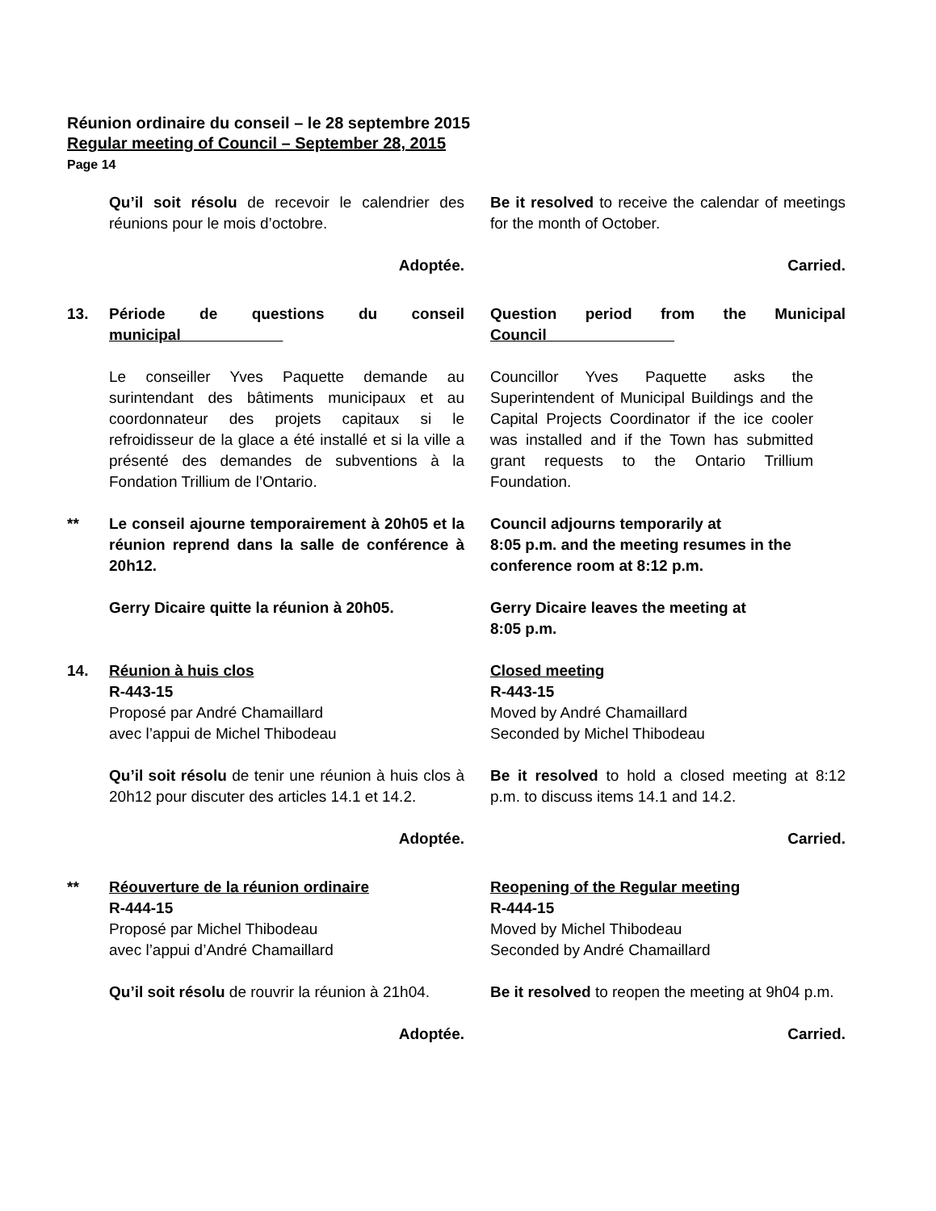Réunion ordinaire du conseil – le 28 septembre 2015
Regular meeting of Council – September 28, 2015
Page 14
Qu’il soit résolu de recevoir le calendrier des réunions pour le mois d’octobre.
Be it resolved to receive the calendar of meetings for the month of October.
Adoptée. Carried.
13. Période de questions du conseil municipal
Question period from the Municipal Council
Le conseiller Yves Paquette demande au surintendant des bâtiments municipaux et au coordonnateur des projets capitaux si le refroidisseur de la glace a été installé et si la ville a présenté des demandes de subventions à la Fondation Trillium de l’Ontario.
Councillor Yves Paquette asks the Superintendent of Municipal Buildings and the Capital Projects Coordinator if the ice cooler was installed and if the Town has submitted grant requests to the Ontario Trillium Foundation.
** Le conseil ajourne temporairement à 20h05 et la réunion reprend dans la salle de conférence à 20h12.
Council adjourns temporarily at
8:05 p.m. and the meeting resumes in the conference room at 8:12 p.m.
Gerry Dicaire quitte la réunion à 20h05.
Gerry Dicaire leaves the meeting at
8:05 p.m.
14. Réunion à huis clos
R-443-15
Proposé par André Chamaillard
avec l’appui de Michel Thibodeau
Closed meeting
R-443-15
Moved by André Chamaillard
Seconded by Michel Thibodeau
Qu’il soit résolu de tenir une réunion à huis clos à 20h12 pour discuter des articles 14.1 et 14.2.
Be it resolved to hold a closed meeting at 8:12 p.m. to discuss items 14.1 and 14.2.
Adoptée. Carried.
** Réouverture de la réunion ordinaire
R-444-15
Proposé par Michel Thibodeau
avec l’appui d’André Chamaillard
Reopening of the Regular meeting
R-444-15
Moved by Michel Thibodeau
Seconded by André Chamaillard
Qu’il soit résolu de rouvrir la réunion à 21h04.
Be it resolved to reopen the meeting at 9h04 p.m.
Adoptée. Carried.